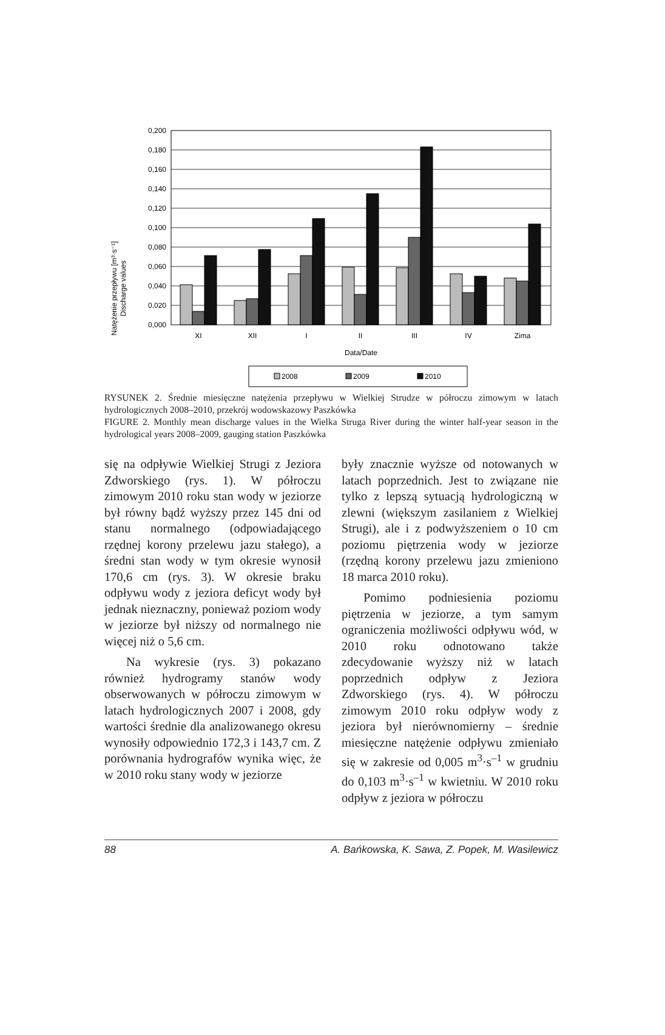Natężenie przepływu [m³·s⁻¹]
Discharge values
0,200
0,180
0,160
0,140
0,120
0,100
0,080
0,060
0,040
0,020
0,000
XI
XII
I
II
III
IV
Zima
Data/Date
2008
2009
2010
RYSUNEK 2. Średnie miesięczne natężenia przepływu w Wielkiej Strudze w półroczu zimowym w latach hydrologicznych 2008–2010, przekrój wodowskazowy Paszkówka
FIGURE 2. Monthly mean discharge values in the Wielka Struga River during the winter half-year season in the hydrological years 2008–2009, gauging station Paszkówka
się na odpływie Wielkiej Strugi z Jeziora Zdworskiego (rys. 1). W półroczu zimowym 2010 roku stan wody w jeziorze był równy bądź wyższy przez 145 dni od stanu normalnego (odpowiadającego rzędnej korony przelewu jazu stałego), a średni stan wody w tym okresie wynosił 170,6 cm (rys. 3). W okresie braku odpływu wody z jeziora deficyt wody był jednak nieznaczny, ponieważ poziom wody w jeziorze był niższy od normalnego nie więcej niż o 5,6 cm.
Na wykresie (rys. 3) pokazano również hydrogramy stanów wody obserwowanych w półroczu zimowym w latach hydrologicznych 2007 i 2008, gdy wartości średnie dla analizowanego okresu wynosiły odpowiednio 172,3 i 143,7 cm. Z porównania hydrografów wynika więc, że w 2010 roku stany wody w jeziorze
były znacznie wyższe od notowanych w latach poprzednich. Jest to związane nie tylko z lepszą sytuacją hydrologiczną w zlewni (większym zasilaniem z Wielkiej Strugi), ale i z podwyższeniem o 10 cm poziomu piętrzenia wody w jeziorze (rzędną korony przelewu jazu zmieniono 18 marca 2010 roku).
Pomimo podniesienia poziomu piętrzenia w jeziorze, a tym samym ograniczenia możliwości odpływu wód, w 2010 roku odnotowano także zdecydowanie wyższy niż w latach poprzednich odpływ z Jeziora Zdworskiego (rys. 4). W półroczu zimowym 2010 roku odpływ wody z jeziora był nierównomierny – średnie miesięczne natężenie odpływu zmieniało się w zakresie od 0,005 m<sup>3</sup>·s<sup>–1</sup> w grudniu do 0,103 m<sup>3</sup>·s<sup>–1</sup> w kwietniu. W 2010 roku odpływ z jeziora w półroczu
88 A. Bańkowska, K. Sawa, Z. Popek, M. Wasilewicz